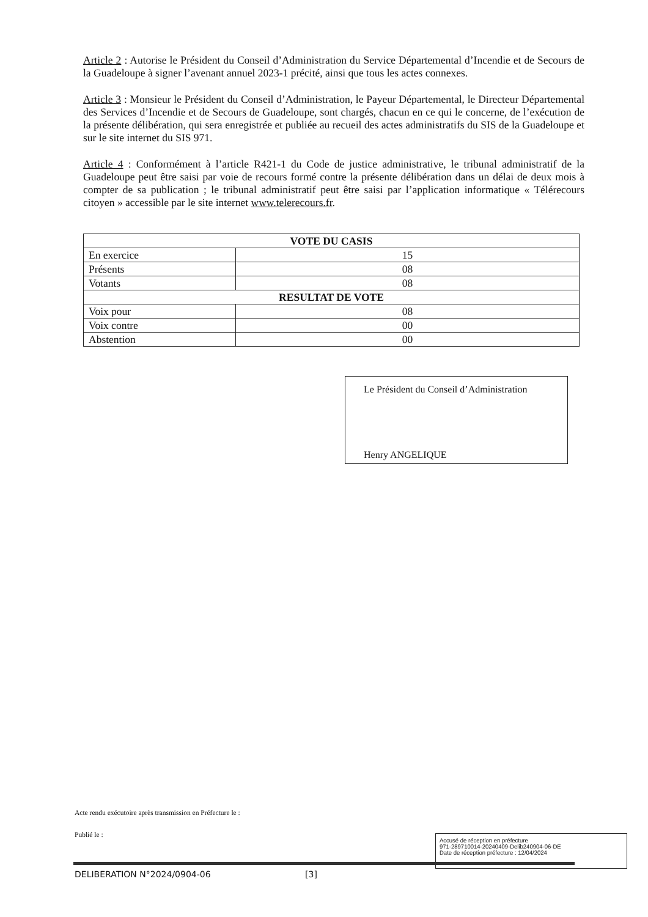Article 2 : Autorise le Président du Conseil d’Administration du Service Départemental d’Incendie et de Secours de la Guadeloupe à signer l’avenant annuel 2023-1 précité, ainsi que tous les actes connexes.
Article 3 : Monsieur le Président du Conseil d’Administration, le Payeur Départemental, le Directeur Départemental des Services d’Incendie et de Secours de Guadeloupe, sont chargés, chacun en ce qui le concerne, de l’exécution de la présente délibération, qui sera enregistrée et publiée au recueil des actes administratifs du SIS de la Guadeloupe et sur le site internet du SIS 971.
Article 4 : Conformément à l’article R421-1 du Code de justice administrative, le tribunal administratif de la Guadeloupe peut être saisi par voie de recours formé contre la présente délibération dans un délai de deux mois à compter de sa publication ; le tribunal administratif peut être saisi par l’application informatique « Télérecours citoyen » accessible par le site internet www.telerecours.fr.
| VOTE DU CASIS | |
| --- | --- |
| En exercice | 15 |
| Présents | 08 |
| Votants | 08 |
| RESULTAT DE VOTE | |
| Voix pour | 08 |
| Voix contre | 00 |
| Abstention | 00 |
Le Président du Conseil d’Administration
Henry ANGELIQUE
Acte rendu exécutoire après transmission en Préfecture le :
Publié le :
Accusé de réception en préfecture
971-289710014-20240409-Delib240904-06-DE
Date de réception préfecture : 12/04/2024
DELIBERATION N°2024/0904-06 [3]